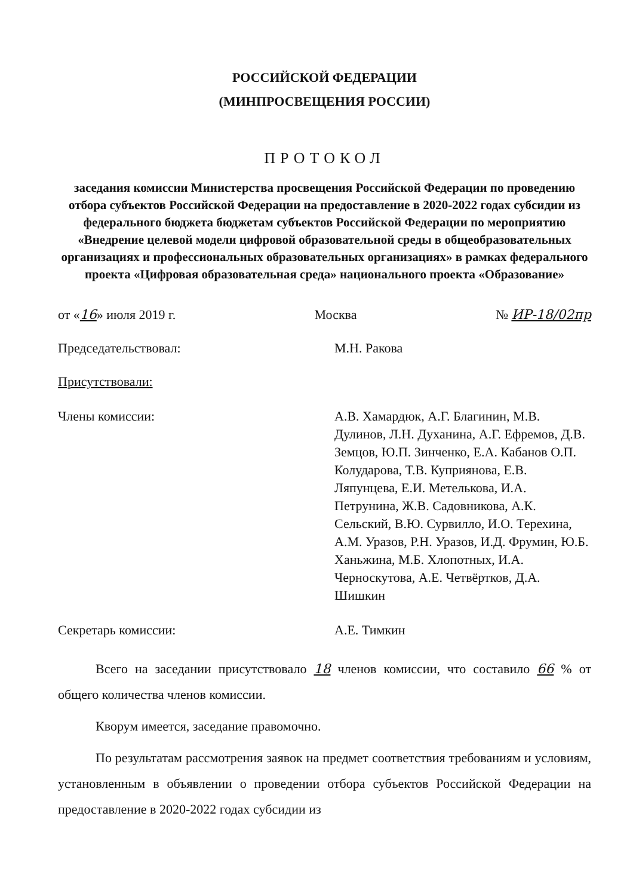РОССИЙСКОЙ ФЕДЕРАЦИИ
(МИНПРОСВЕЩЕНИЯ РОССИИ)
ПРОТОКОЛ
заседания комиссии Министерства просвещения Российской Федерации по проведению отбора субъектов Российской Федерации на предоставление в 2020-2022 годах субсидии из федерального бюджета бюджетам субъектов Российской Федерации по мероприятию «Внедрение целевой модели цифровой образовательной среды в общеобразовательных организациях и профессиональных образовательных организациях» в рамках федерального проекта «Цифровая образовательная среда» национального проекта «Образование»
от «16» июля 2019 г. Москва № ИР-18/02пр
Председательствовал: М.Н. Ракова
Присутствовали:
Члены комиссии: А.В. Хамардюк, А.Г. Благинин, М.В. Дулинов, Л.Н. Духанина, А.Г. Ефремов, Д.В. Земцов, Ю.П. Зинченко, Е.А. Кабанов О.П. Колударова, Т.В. Куприянова, Е.В. Ляпунцева, Е.И. Метелькова, И.А. Петрунина, Ж.В. Садовникова, А.К. Сельский, В.Ю. Сурвилло, И.О. Терехина, А.М. Уразов, Р.Н. Уразов, И.Д. Фрумин, Ю.Б. Ханьжина, М.Б. Хлопотных, И.А. Черноскутова, А.Е. Четвёртков, Д.А. Шишкин
Секретарь комиссии: А.Е. Тимкин
Всего на заседании присутствовало 18 членов комиссии, что составило 66 % от общего количества членов комиссии.
Кворум имеется, заседание правомочно.
По результатам рассмотрения заявок на предмет соответствия требованиям и условиям, установленным в объявлении о проведении отбора субъектов Российской Федерации на предоставление в 2020-2022 годах субсидии из